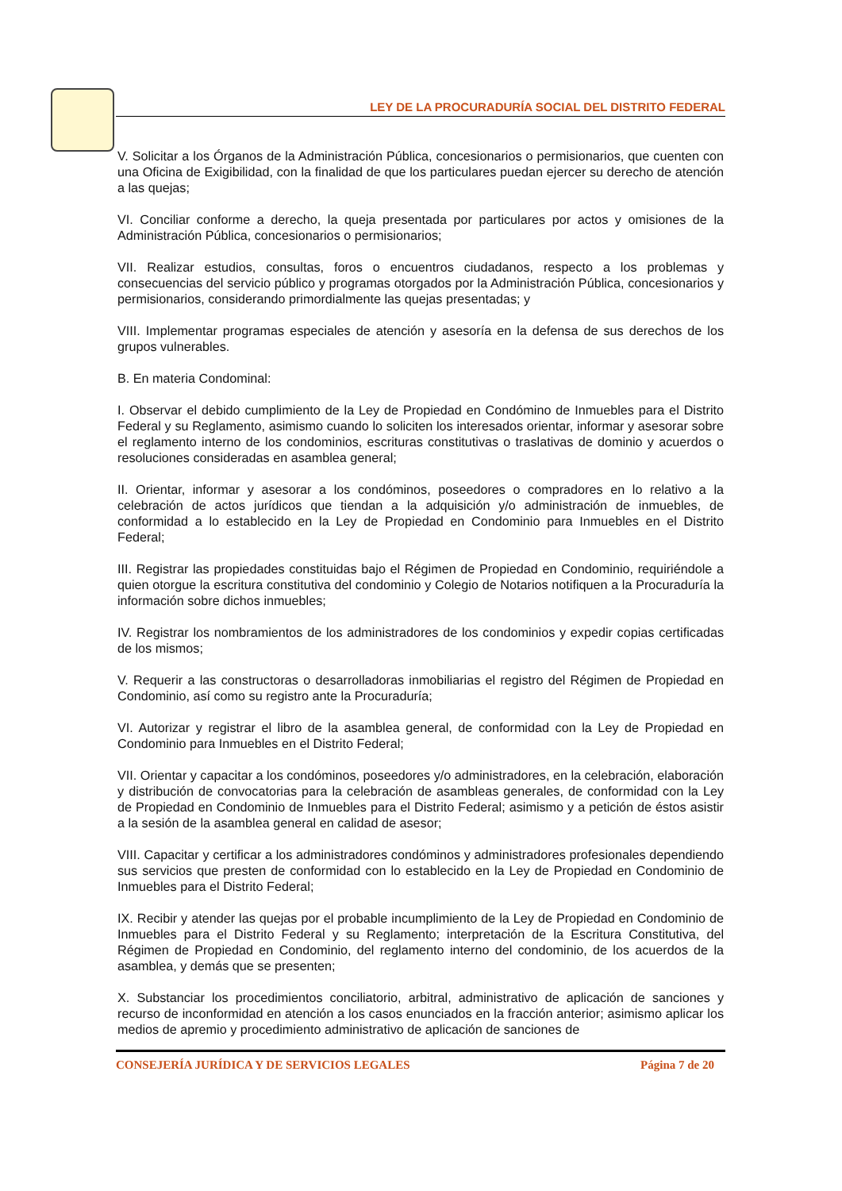LEY DE LA PROCURADURÍA SOCIAL DEL DISTRITO FEDERAL
V. Solicitar a los Órganos de la Administración Pública, concesionarios o permisionarios, que cuenten con una Oficina de Exigibilidad, con la finalidad de que los particulares puedan ejercer su derecho de atención a las quejas;
VI. Conciliar conforme a derecho, la queja presentada por particulares por actos y omisiones de la Administración Pública, concesionarios o permisionarios;
VII. Realizar estudios, consultas, foros o encuentros ciudadanos, respecto a los problemas y consecuencias del servicio público y programas otorgados por la Administración Pública, concesionarios y permisionarios, considerando primordialmente las quejas presentadas; y
VIII. Implementar programas especiales de atención y asesoría en la defensa de sus derechos de los grupos vulnerables.
B. En materia Condominal:
I. Observar el debido cumplimiento de la Ley de Propiedad en Condómino de Inmuebles para el Distrito Federal y su Reglamento, asimismo cuando lo soliciten los interesados orientar, informar y asesorar sobre el reglamento interno de los condominios, escrituras constitutivas o traslativas de dominio y acuerdos o resoluciones consideradas en asamblea general;
II. Orientar, informar y asesorar a los condóminos, poseedores o compradores en lo relativo a la celebración de actos jurídicos que tiendan a la adquisición y/o administración de inmuebles, de conformidad a lo establecido en la Ley de Propiedad en Condominio para Inmuebles en el Distrito Federal;
III. Registrar las propiedades constituidas bajo el Régimen de Propiedad en Condominio, requiriéndole a quien otorgue la escritura constitutiva del condominio y Colegio de Notarios notifiquen a la Procuraduría la información sobre dichos inmuebles;
IV. Registrar los nombramientos de los administradores de los condominios y expedir copias certificadas de los mismos;
V. Requerir a las constructoras o desarrolladoras inmobiliarias el registro del Régimen de Propiedad en Condominio, así como su registro ante la Procuraduría;
VI. Autorizar y registrar el libro de la asamblea general, de conformidad con la Ley de Propiedad en Condominio para Inmuebles en el Distrito Federal;
VII. Orientar y capacitar a los condóminos, poseedores y/o administradores, en la celebración, elaboración y distribución de convocatorias para la celebración de asambleas generales, de conformidad con la Ley de Propiedad en Condominio de Inmuebles para el Distrito Federal; asimismo y a petición de éstos asistir a la sesión de la asamblea general en calidad de asesor;
VIII. Capacitar y certificar a los administradores condóminos y administradores profesionales dependiendo sus servicios que presten de conformidad con lo establecido en la Ley de Propiedad en Condominio de Inmuebles para el Distrito Federal;
IX. Recibir y atender las quejas por el probable incumplimiento de la Ley de Propiedad en Condominio de Inmuebles para el Distrito Federal y su Reglamento; interpretación de la Escritura Constitutiva, del Régimen de Propiedad en Condominio, del reglamento interno del condominio, de los acuerdos de la asamblea, y demás que se presenten;
X. Substanciar los procedimientos conciliatorio, arbitral, administrativo de aplicación de sanciones y recurso de inconformidad en atención a los casos enunciados en la fracción anterior; asimismo aplicar los medios de apremio y procedimiento administrativo de aplicación de sanciones de
CONSEJERÍA JURÍDICA Y DE SERVICIOS LEGALES Página 7 de 20